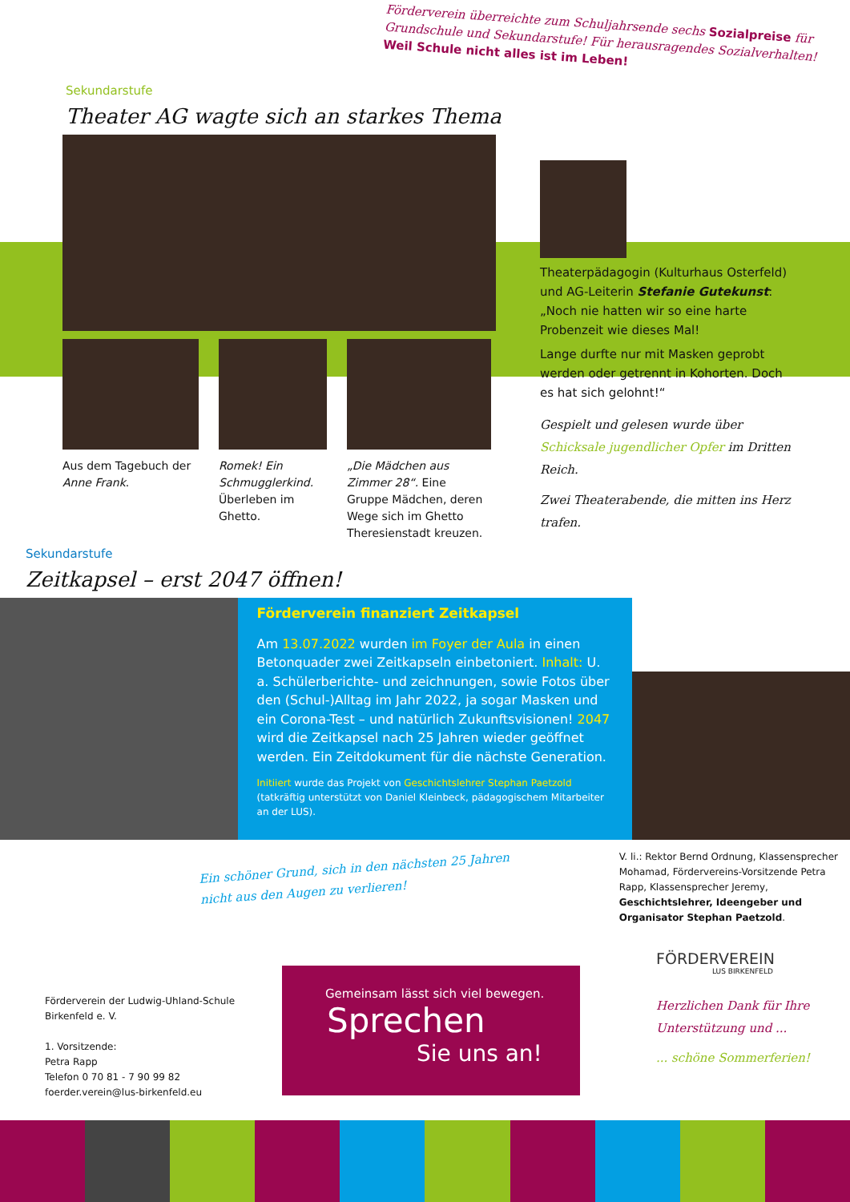Förderverein überreichte zum Schuljahrsende sechs Sozialpreise für Grundschule und Sekundarstufe! Für herausragendes Sozialverhalten! Weil Schule nicht alles ist im Leben!
Sekundarstufe
Theater AG wagte sich an starkes Thema
Aus dem Tagebuch der Anne Frank.
Romek! Ein Schmugglerkind. Überleben im Ghetto.
„Die Mädchen aus Zimmer 28“. Eine Gruppe Mädchen, deren Wege sich im Ghetto Theresienstadt kreuzen.
Theaterpädagogin (Kulturhaus Osterfeld) und AG-Leiterin Stefanie Gutekunst: „Noch nie hatten wir so eine harte Probenzeit wie dieses Mal!
Lange durfte nur mit Masken geprobt werden oder getrennt in Kohorten. Doch es hat sich gelohnt!“
Gespielt und gelesen wurde über Schicksale jugendlicher Opfer im Dritten Reich.
Zwei Theaterabende, die mitten ins Herz trafen.
Sekundarstufe
Zeitkapsel – erst 2047 öffnen!
Förderverein finanziert Zeitkapsel
Am 13.07.2022 wurden im Foyer der Aula in einen Betonquader zwei Zeitkapseln einbetoniert. Inhalt: U. a. Schülerberichte- und zeichnungen, sowie Fotos über den (Schul-)Alltag im Jahr 2022, ja sogar Masken und ein Corona-Test – und natürlich Zukunftsvisionen! 2047 wird die Zeitkapsel nach 25 Jahren wieder geöffnet werden. Ein Zeitdokument für die nächste Generation.
Initiiert wurde das Projekt von Geschichtslehrer Stephan Paetzold (tatkräftig unterstützt von Daniel Kleinbeck, pädagogischem Mitarbeiter an der LUS).
Ein schöner Grund, sich in den nächsten 25 Jahren nicht aus den Augen zu verlieren!
V. li.: Rektor Bernd Ordnung, Klassensprecher Mohamad, Fördervereins-Vorsitzende Petra Rapp, Klassensprecher Jeremy, Geschichtslehrer, Ideengeber und Organisator Stephan Paetzold.
Förderverein der Ludwig-Uhland-Schule Birkenfeld e. V.
1. Vorsitzende:
Petra Rapp
Telefon 0 70 81 - 7 90 99 82
foerder.verein@lus-birkenfeld.eu
Gemeinsam lässt sich viel bewegen.
Sprechen
Sie uns an!
FÖRDERVEREIN
LUS BIRKENFELD
Herzlichen Dank für Ihre Unterstützung und ...
... schöne Sommerferien!